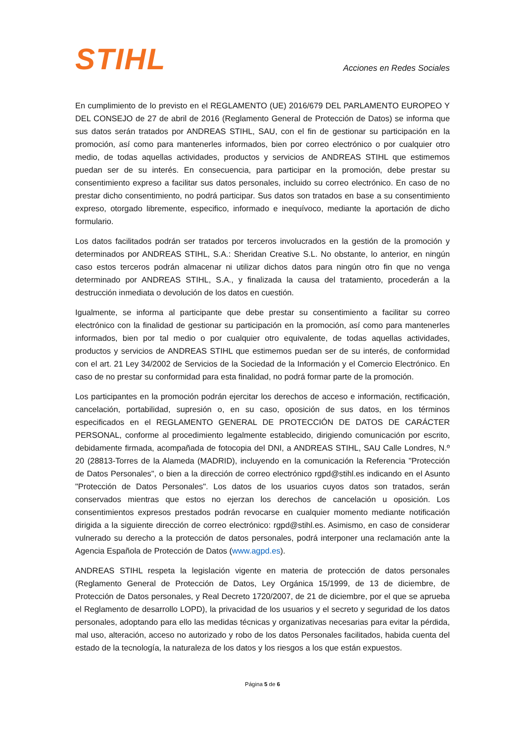STIHL
Acciones en Redes Sociales
En cumplimiento de lo previsto en el REGLAMENTO (UE) 2016/679 DEL PARLAMENTO EUROPEO Y DEL CONSEJO de 27 de abril de 2016 (Reglamento General de Protección de Datos) se informa que sus datos serán tratados por ANDREAS STIHL, SAU, con el fin de gestionar su participación en la promoción, así como para mantenerles informados, bien por correo electrónico o por cualquier otro medio, de todas aquellas actividades, productos y servicios de ANDREAS STIHL que estimemos puedan ser de su interés. En consecuencia, para participar en la promoción, debe prestar su consentimiento expreso a facilitar sus datos personales, incluido su correo electrónico. En caso de no prestar dicho consentimiento, no podrá participar. Sus datos son tratados en base a su consentimiento expreso, otorgado libremente, especifico, informado e inequívoco, mediante la aportación de dicho formulario.
Los datos facilitados podrán ser tratados por terceros involucrados en la gestión de la promoción y determinados por ANDREAS STIHL, S.A.: Sheridan Creative S.L. No obstante, lo anterior, en ningún caso estos terceros podrán almacenar ni utilizar dichos datos para ningún otro fin que no venga determinado por ANDREAS STIHL, S.A., y finalizada la causa del tratamiento, procederán a la destrucción inmediata o devolución de los datos en cuestión.
Igualmente, se informa al participante que debe prestar su consentimiento a facilitar su correo electrónico con la finalidad de gestionar su participación en la promoción, así como para mantenerles informados, bien por tal medio o por cualquier otro equivalente, de todas aquellas actividades, productos y servicios de ANDREAS STIHL que estimemos puedan ser de su interés, de conformidad con el art. 21 Ley 34/2002 de Servicios de la Sociedad de la Información y el Comercio Electrónico. En caso de no prestar su conformidad para esta finalidad, no podrá formar parte de la promoción.
Los participantes en la promoción podrán ejercitar los derechos de acceso e información, rectificación, cancelación, portabilidad, supresión o, en su caso, oposición de sus datos, en los términos especificados en el REGLAMENTO GENERAL DE PROTECCIÓN DE DATOS DE CARÁCTER PERSONAL, conforme al procedimiento legalmente establecido, dirigiendo comunicación por escrito, debidamente firmada, acompañada de fotocopia del DNI, a ANDREAS STIHL, SAU Calle Londres, N.º 20 (28813-Torres de la Alameda (MADRID), incluyendo en la comunicación la Referencia "Protección de Datos Personales", o bien a la dirección de correo electrónico rgpd@stihl.es indicando en el Asunto "Protección de Datos Personales". Los datos de los usuarios cuyos datos son tratados, serán conservados mientras que estos no ejerzan los derechos de cancelación u oposición. Los consentimientos expresos prestados podrán revocarse en cualquier momento mediante notificación dirigida a la siguiente dirección de correo electrónico: rgpd@stihl.es. Asimismo, en caso de considerar vulnerado su derecho a la protección de datos personales, podrá interponer una reclamación ante la Agencia Española de Protección de Datos (www.agpd.es).
ANDREAS STIHL respeta la legislación vigente en materia de protección de datos personales (Reglamento General de Protección de Datos, Ley Orgánica 15/1999, de 13 de diciembre, de Protección de Datos personales, y Real Decreto 1720/2007, de 21 de diciembre, por el que se aprueba el Reglamento de desarrollo LOPD), la privacidad de los usuarios y el secreto y seguridad de los datos personales, adoptando para ello las medidas técnicas y organizativas necesarias para evitar la pérdida, mal uso, alteración, acceso no autorizado y robo de los datos Personales facilitados, habida cuenta del estado de la tecnología, la naturaleza de los datos y los riesgos a los que están expuestos.
Página 5 de 6